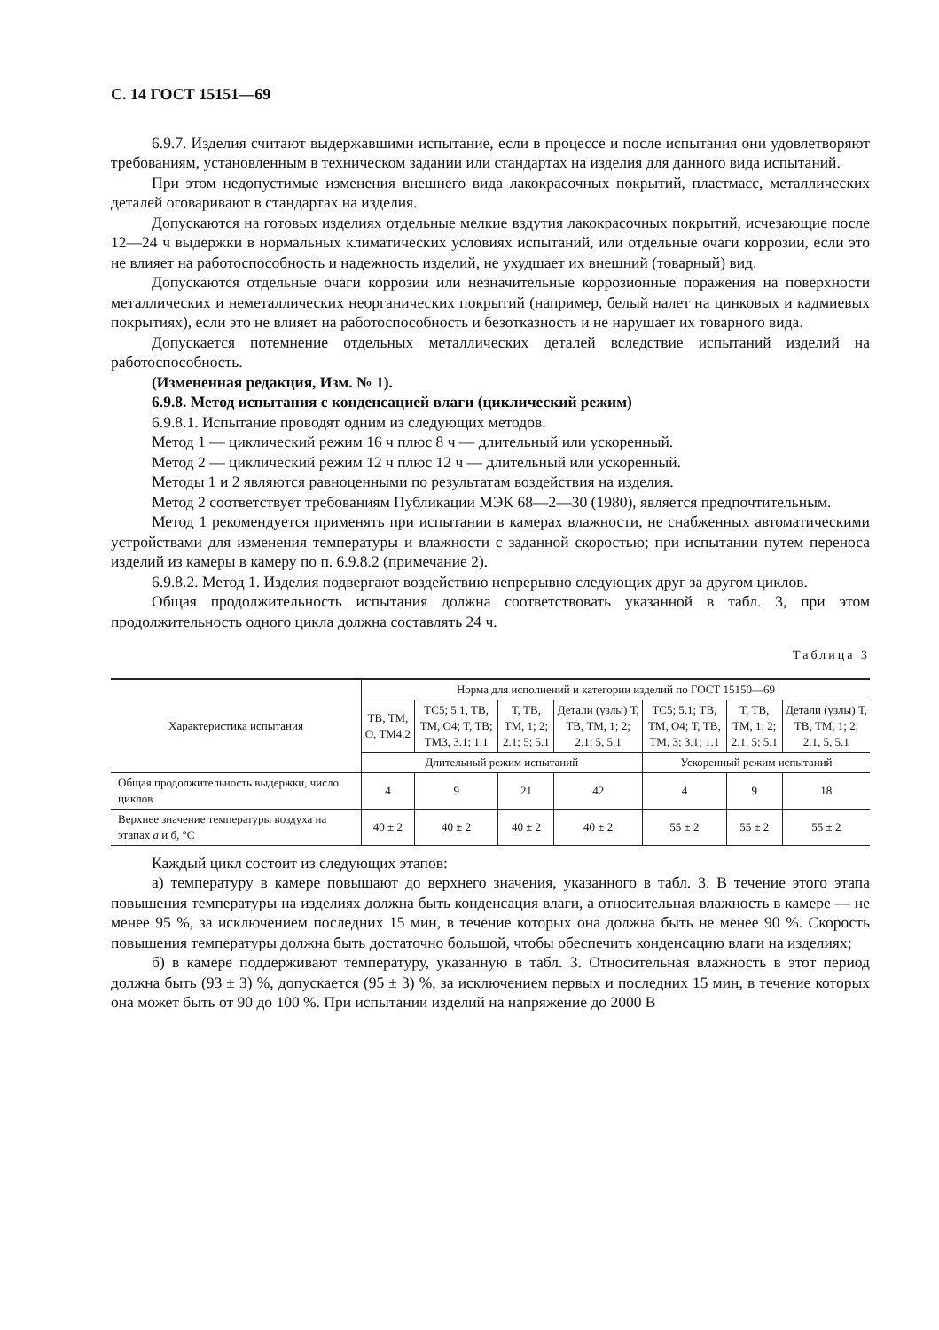С. 14 ГОСТ 15151—69
6.9.7. Изделия считают выдержавшими испытание, если в процессе и после испытания они удовлетворяют требованиям, установленным в техническом задании или стандартах на изделия для данного вида испытаний.
При этом недопустимые изменения внешнего вида лакокрасочных покрытий, пластмасс, металлических деталей оговаривают в стандартах на изделия.
Допускаются на готовых изделиях отдельные мелкие вздутия лакокрасочных покрытий, исчезающие после 12—24 ч выдержки в нормальных климатических условиях испытаний, или отдельные очаги коррозии, если это не влияет на работоспособность и надежность изделий, не ухудшает их внешний (товарный) вид.
Допускаются отдельные очаги коррозии или незначительные коррозионные поражения на поверхности металлических и неметаллических неорганических покрытий (например, белый налет на цинковых и кадмиевых покрытиях), если это не влияет на работоспособность и безотказность и не нарушает их товарного вида.
Допускается потемнение отдельных металлических деталей вследствие испытаний изделий на работоспособность.
(Измененная редакция, Изм. № 1).
6.9.8. Метод испытания с конденсацией влаги (циклический режим)
6.9.8.1. Испытание проводят одним из следующих методов.
Метод 1 — циклический режим 16 ч плюс 8 ч — длительный или ускоренный.
Метод 2 — циклический режим 12 ч плюс 12 ч — длительный или ускоренный.
Методы 1 и 2 являются равноценными по результатам воздействия на изделия.
Метод 2 соответствует требованиям Публикации МЭК 68—2—30 (1980), является предпочтительным.
Метод 1 рекомендуется применять при испытании в камерах влажности, не снабженных автоматическими устройствами для изменения температуры и влажности с заданной скоростью; при испытании путем переноса изделий из камеры в камеру по п. 6.9.8.2 (примечание 2).
6.9.8.2. Метод 1. Изделия подвергают воздействию непрерывно следующих друг за другом циклов.
Общая продолжительность испытания должна соответствовать указанной в табл. 3, при этом продолжительность одного цикла должна составлять 24 ч.
Таблица 3
| Характеристика испытания | Норма для исполнений и категории изделий по ГОСТ 15150—69 | | | | | | |
| --- | --- | --- | --- | --- | --- | --- | --- |
| | ТВ, ТМ, О, ТМ4.2 | ТС5; 5.1, ТВ, ТМ, О4; Т, ТВ; ТМ3, 3.1; 1.1 | Т, ТВ, ТМ, 1; 2; 2.1; 5; 5.1 | Детали (узлы) Т, ТВ, ТМ, 1; 2; 2.1; 5, 5.1 | ТС5; 5.1; ТВ, ТМ, О4; Т, ТВ, ТМ, 3; 3.1; 1.1 | Т, ТВ, ТМ, 1; 2; 2.1, 5; 5.1 | Детали (узлы) Т, ТВ, ТМ, 1; 2, 2.1, 5, 5.1 |
| | Длительный режим испытаний | | | | Ускоренный режим испытаний | | |
| Общая продолжительность выдержки, число циклов | 4 | 9 | 21 | 42 | 4 | 9 | 18 |
| Верхнее значение температуры воздуха на этапах а и б , °С | 40 ± 2 | 40 ± 2 | 40 ± 2 | 40 ± 2 | 55 ± 2 | 55 ± 2 | 55 ± 2 |
Каждый цикл состоит из следующих этапов:
а) температуру в камере повышают до верхнего значения, указанного в табл. 3. В течение этого этапа повышения температуры на изделиях должна быть конденсация влаги, а относительная влажность в камере — не менее 95 %, за исключением последних 15 мин, в течение которых она должна быть не менее 90 %. Скорость повышения температуры должна быть достаточно большой, чтобы обеспечить конденсацию влаги на изделиях;
б) в камере поддерживают температуру, указанную в табл. 3. Относительная влажность в этот период должна быть (93 ± 3) %, допускается (95 ± 3) %, за исключением первых и последних 15 мин, в течение которых она может быть от 90 до 100 %. При испытании изделий на напряжение до 2000 В